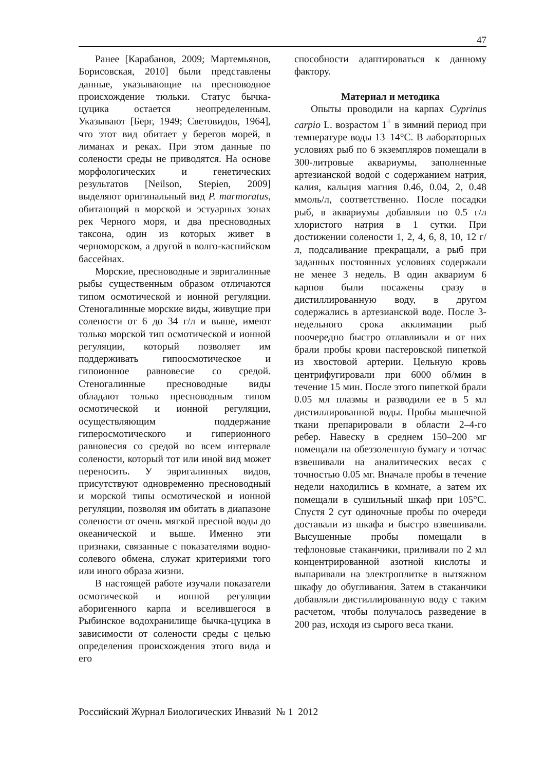47
Ранее [Карабанов, 2009; Мартемьянов, Борисовская, 2010] были представлены данные, указывающие на пресноводное происхождение тюльки. Статус бычка-цуцика остается неопре­деленным. Указывают [Берг, 1949; Световидов, 1964], что этот вид обитает у берегов морей, в лиманах и реках. При этом данные по солености среды не приводятся. На основе морфологи­ческих и генетических результатов [Neilson, Stepien, 2009] выделяют оригинальный вид P. marmoratus, обитающий в морской и эстуарных зонах рек Черного моря, и два пресноводных таксона, один из которых живет в черноморском, а другой в волго-каспийском бассейнах.
Морские, пресноводные и эвригa­линные рыбы существенным образом отличаются типом осмотической и ионной регуляции. Стеногалинные морские виды, живущие при солености от 6 до 34 г/л и выше, имеют только морской тип осмотической и ионной регуляции, который позволяет им поддерживать гипоосмотическое и гипоионное равновесие со средой. Стеногалинные пресноводные виды обладают только пресноводным типом осмотической и ионной регуляции, осуществляющим поддержание гиперосмотического и гиперионного равновесия со средой во всем интервале солености, который тот или иной вид может переносить. У эвригалинных видов, присутствуют одновременно пресноводный и морской типы осмотической и ионной регуляции, позволяя им обитать в диапазоне солености от очень мягкой пресной воды до океанической и выше. Именно эти признаки, связанные с показателями водно-солевого обмена, служат крите­риями того или иного образа жизни.
В настоящей работе изучали показатели осмотической и ионной регуляции аборигенного карпа и вселившегося в Рыбинское водохра­нилище бычка-цуцика в зависимости от солености среды с целью определения происхождения этого вида и его
способности адаптироваться к данному фактору.
Материал и методика
Опыты проводили на карпах Cyprinus carpio L. возрастом 1<sup>+</sup> в зимний период при температуре воды 13–14°С. В лабораторных условиях рыб по 6 экземпляров помещали в 300-литровые аквариумы, заполненные артезианской водой с содержанием натрия, калия, кальция магния 0.46, 0.04, 2, 0.48 ммоль/л, соответственно. После посадки рыб, в аквариумы добавляли по 0.5 г/л хлористого натрия в 1 сутки. При достижении солености 1, 2, 4, 6, 8, 10, 12 г/л, подсаливание прекращали, а рыб при заданных постоянных условиях содержали не менее 3 недель. В один аквариум 6 карпов были посажены сразу в дистиллированную воду, в другом содержались в артезианской воде. После 3-недельного срока акклимации рыб поочередно быстро отлавливали и от них брали пробы крови пастеровской пипеткой из хвостовой артерии. Цельную кровь центрифугировали при 6000 об/мин в течение 15 мин. После этого пипеткой брали 0.05 мл плазмы и разводили ее в 5 мл дистиллированной воды. Пробы мышечной ткани препарировали в области 2–4-го ребер. Навеску в среднем 150–200 мг помещали на обеззоленную бумагу и тотчас взвешивали на аналитических весах с точностью 0.05 мг. Вначале пробы в течение недели находились в комнате, а затем их помещали в сушильный шкаф при 105°С. Спустя 2 сут одиночные пробы по очереди доставали из шкафа и быстро взвешивали. Высушенные пробы помещали в тефлоновые стаканчики, приливали по 2 мл концентрированной азотной кислоты и выпаривали на электроплитке в вытяжном шкафу до обугливания. Затем в стаканчики добавляли дистиллированную воду с таким расчетом, чтобы получалось разведение в 200 раз, исходя из сырого веса ткани.
Российский Журнал Биологических Инвазий № 1 2012